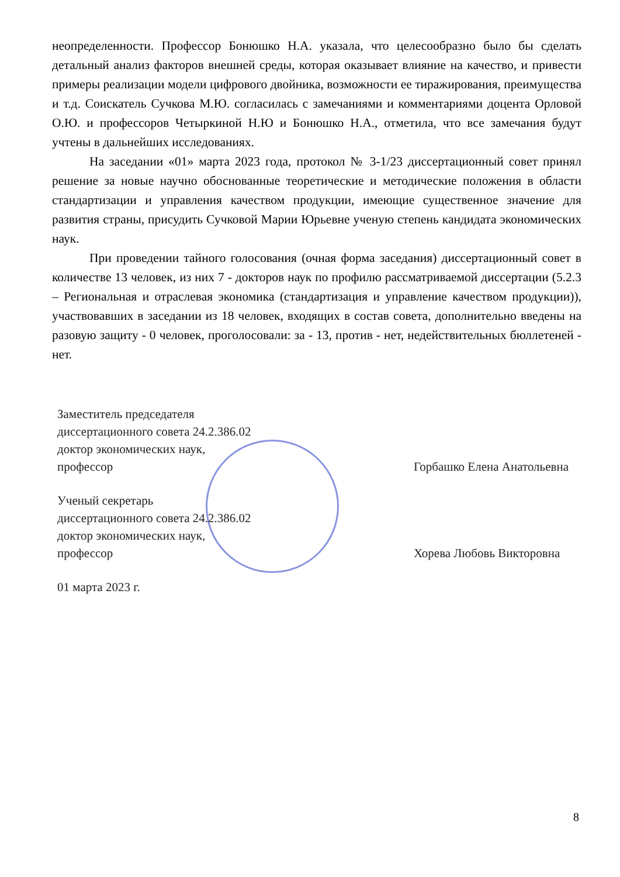неопределенности. Профессор Бонюшко Н.А. указала, что целесообразно было бы сделать детальный анализ факторов внешней среды, которая оказывает влияние на качество, и привести примеры реализации модели цифрового двойника, возможности ее тиражирования, преимущества и т.д. Соискатель Сучкова М.Ю. согласилась с замечаниями и комментариями доцента Орловой О.Ю. и профессоров Четыркиной Н.Ю и Бонюшко Н.А., отметила, что все замечания будут учтены в дальнейших исследованиях.
На заседании «01» марта 2023 года, протокол № 3-1/23 диссертационный совет принял решение за новые научно обоснованные теоретические и методические положения в области стандартизации и управления качеством продукции, имеющие существенное значение для развития страны, присудить Сучковой Марии Юрьевне ученую степень кандидата экономических наук.
При проведении тайного голосования (очная форма заседания) диссертационный совет в количестве 13 человек, из них 7 - докторов наук по профилю рассматриваемой диссертации (5.2.3 – Региональная и отраслевая экономика (стандартизация и управление качеством продукции)), участвовавших в заседании из 18 человек, входящих в состав совета, дополнительно введены на разовую защиту - 0 человек, проголосовали: за - 13, против - нет, недействительных бюллетеней - нет.
Заместитель председателя
диссертационного совета 24.2.386.02
доктор экономических наук,
профессор
Горбашко Елена Анатольевна
Ученый секретарь
диссертационного совета 24.2.386.02
доктор экономических наук,
профессор
Хорева Любовь Викторовна
01 марта 2023 г.
8